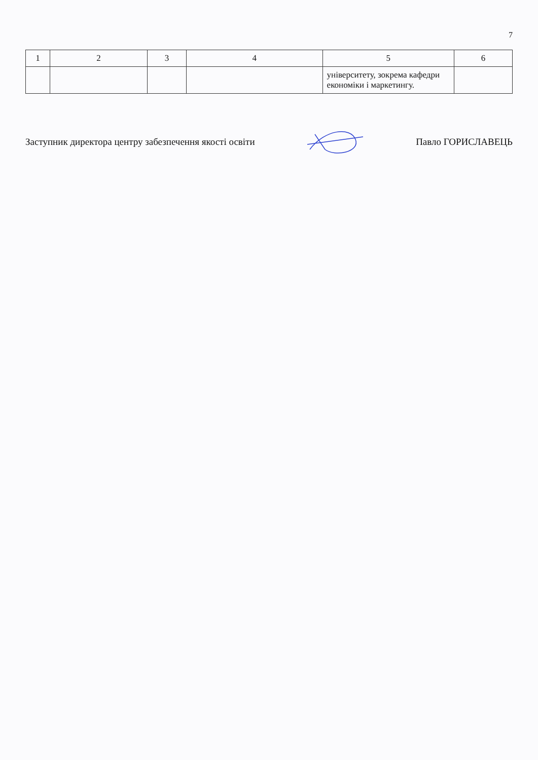7
| 1 | 2 | 3 | 4 | 5 | 6 |
| --- | --- | --- | --- | --- | --- |
| | | | | університету, зокрема кафедри економіки і маркетингу. | |
Заступник директора центру забезпечення якості освіти Павло ГОРИСЛАВЕЦЬ